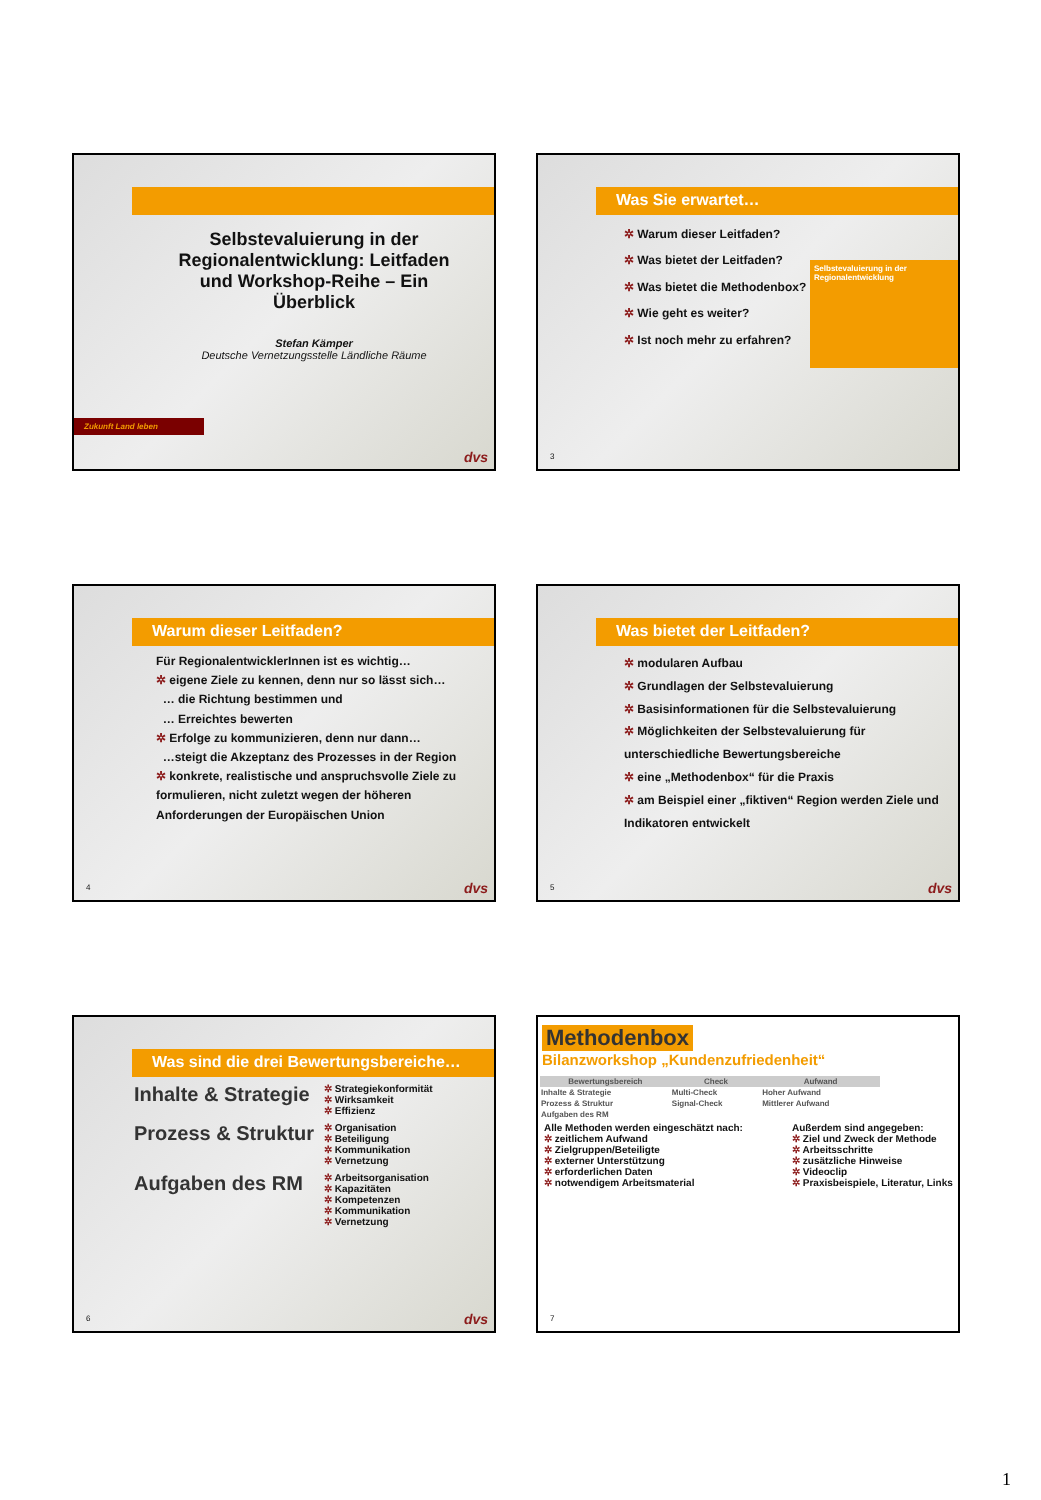Selbstevaluierung in der Regionalentwicklung: Leitfaden und Workshop-Reihe – Ein Überblick
Stefan Kämper
Deutsche Vernetzungsstelle Ländliche Räume
Zukunft Land leben
dvs
Was Sie erwartet…
✲ Warum dieser Leitfaden?
✲ Was bietet der Leitfaden?
✲ Was bietet die Methodenbox?
✲ Wie geht es weiter?
✲ Ist noch mehr zu erfahren?
Selbstevaluierung in der Regionalentwicklung
3
Warum dieser Leitfaden?
Für RegionalentwicklerInnen ist es wichtig…
✲ eigene Ziele zu kennen, denn nur so lässt sich…
… die Richtung bestimmen und
… Erreichtes bewerten
✲ Erfolge zu kommunizieren, denn nur dann…
…steigt die Akzeptanz des Prozesses in der Region
✲ konkrete, realistische und anspruchsvolle Ziele zu formulieren, nicht zuletzt wegen der höheren Anforderungen der Europäischen Union
4 dvs
Was bietet der Leitfaden?
✲ modularen Aufbau
✲ Grundlagen der Selbstevaluierung
✲ Basisinformationen für die Selbstevaluierung
✲ Möglichkeiten der Selbstevaluierung für unterschiedliche Bewertungsbereiche
✲ eine „Methodenbox“ für die Praxis
✲ am Beispiel einer „fiktiven“ Region werden Ziele und Indikatoren entwickelt
5 dvs
Was sind die drei Bewertungsbereiche…
Inhalte & Strategie
✲ Strategiekonformität
✲ Wirksamkeit
✲ Effizienz
Prozess & Struktur
✲ Organisation
✲ Beteiligung
✲ Kommunikation
✲ Vernetzung
Aufgaben des RM
✲ Arbeitsorganisation
✲ Kapazitäten
✲ Kompetenzen
✲ Kommunikation
✲ Vernetzung
6 dvs
Methodenbox
Bilanzworkshop „Kundenzufriedenheit“
| Bewertungsbereich | Check | Aufwand |
| --- | --- | --- |
| Inhalte & Strategie | Multi-Check | Hoher Aufwand |
| Prozess & Struktur | Signal-Check | Mittlerer Aufwand |
| Aufgaben des RM | | |
Alle Methoden werden eingeschätzt nach:
✲ zeitlichem Aufwand
✲ Zielgruppen/Beteiligte
✲ externer Unterstützung
✲ erforderlichen Daten
✲ notwendigem Arbeitsmaterial
Außerdem sind angegeben:
✲ Ziel und Zweck der Methode
✲ Arbeitsschritte
✲ zusätzliche Hinweise
✲ Videoclip
✲ Praxisbeispiele, Literatur, Links
7
1